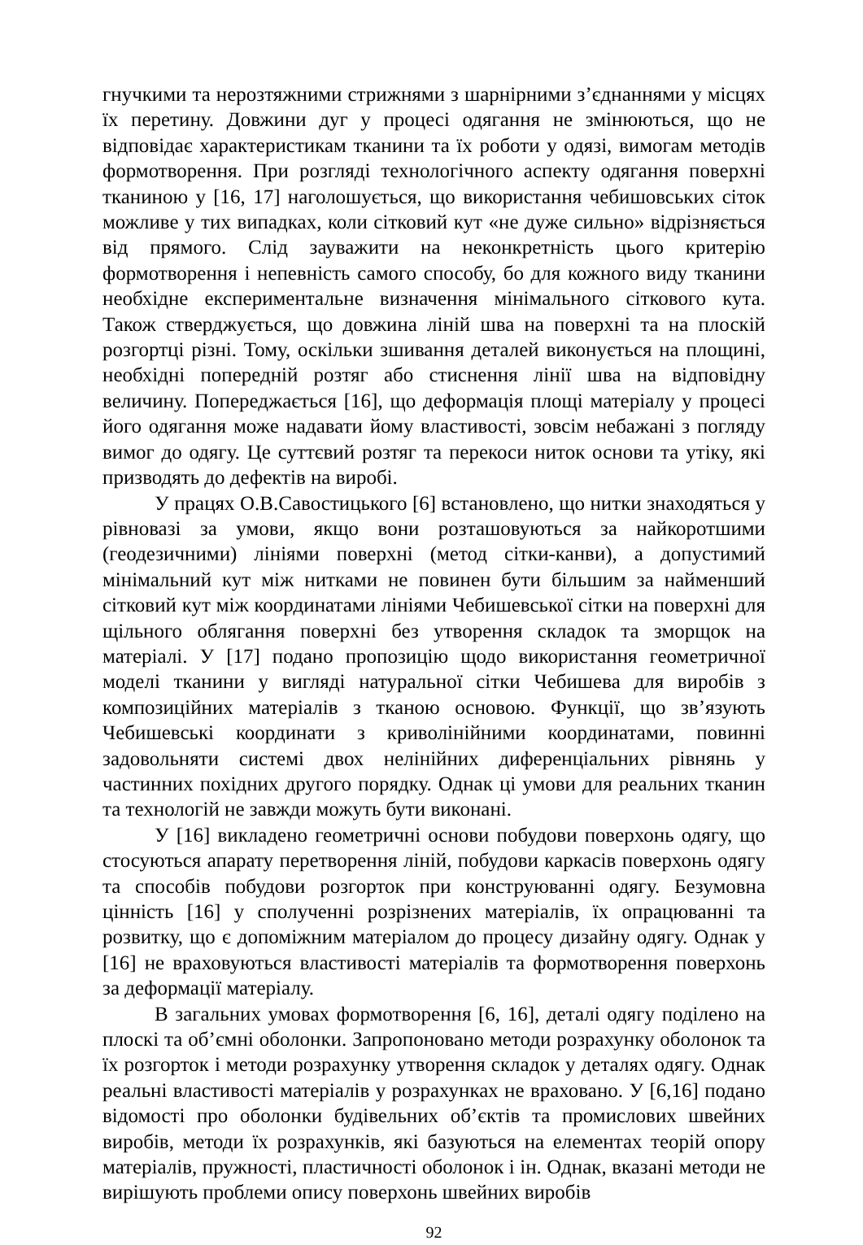гнучкими та нерозтяжними стрижнями з шарнірними з’єднаннями у місцях їх перетину. Довжини дуг у процесі одягання не змінюються, що не відповідає характеристикам тканини та їх роботи у одязі, вимогам методів формотворення. При розгляді технологічного аспекту одягання поверхні тканиною у [16, 17] наголошується, що використання чебишовських сіток можливе у тих випадках, коли сітковий кут «не дуже сильно» відрізняється від прямого. Слід зауважити на неконкретність цього критерію формотворення і непевність самого способу, бо для кожного виду тканини необхідне експериментальне визначення мінімального сіткового кута. Також стверджується, що довжина ліній шва на поверхні та на плоскій розгортці різні. Тому, оскільки зшивання деталей виконується на площині, необхідні попередній розтяг або стиснення лінії шва на відповідну величину. Попереджається [16], що деформація площі матеріалу у процесі його одягання може надавати йому властивості, зовсім небажані з погляду вимог до одягу. Це суттєвий розтяг та перекоси ниток основи та утіку, які призводять до дефектів на виробі.
У працях О.В.Савостицького [6] встановлено, що нитки знаходяться у рівновазі за умови, якщо вони розташовуються за найкоротшими (геодезичними) лініями поверхні (метод сітки-канви), а допустимий мінімальний кут між нитками не повинен бути більшим за найменший сітковий кут між координатами лініями Чебишевської сітки на поверхні для щільного облягання поверхні без утворення складок та зморщок на матеріалі. У [17] подано пропозицію щодо використання геометричної моделі тканини у вигляді натуральної сітки Чебишева для виробів з композиційних матеріалів з тканою основою. Функції, що зв’язують Чебишевські координати з криволінійними координатами, повинні задовольняти системі двох нелінійних диференціальних рівнянь у частинних похідних другого порядку. Однак ці умови для реальних тканин та технологій не завжди можуть бути виконані.
У [16] викладено геометричні основи побудови поверхонь одягу, що стосуються апарату перетворення ліній, побудови каркасів поверхонь одягу та способів побудови розгорток при конструюванні одягу. Безумовна цінність [16] у сполученні розрізнених матеріалів, їх опрацюванні та розвитку, що є допоміжним матеріалом до процесу дизайну одягу. Однак у [16] не враховуються властивості матеріалів та формотворення поверхонь за деформації матеріалу.
В загальних умовах формотворення [6, 16], деталі одягу поділено на плоскі та об’ємні оболонки. Запропоновано методи розрахунку оболонок та їх розгорток і методи розрахунку утворення складок у деталях одягу. Однак реальні властивості матеріалів у розрахунках не враховано. У [6,16] подано відомості про оболонки будівельних об’єктів та промислових швейних виробів, методи їх розрахунків, які базуються на елементах теорій опору матеріалів, пружності, пластичності оболонок і ін. Однак, вказані методи не вирішують проблеми опису поверхонь швейних виробів
92